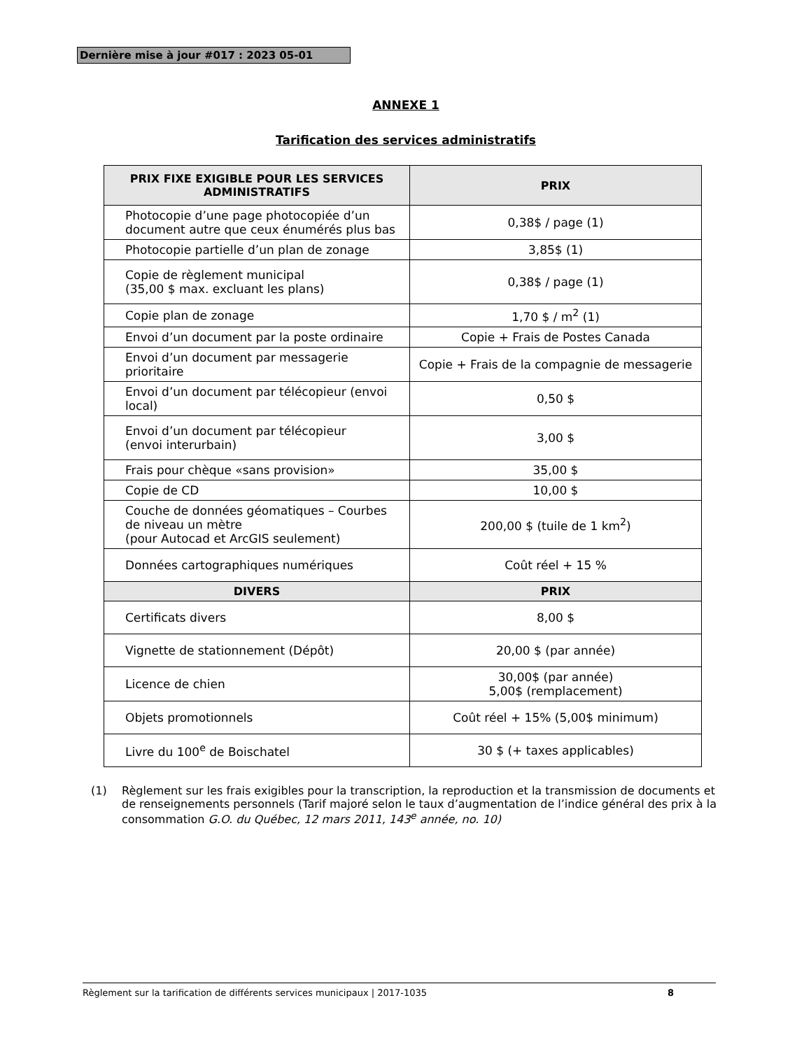Dernière mise à jour #017 : 2023 05-01
ANNEXE 1
Tarification des services administratifs
| PRIX FIXE EXIGIBLE POUR LES SERVICES ADMINISTRATIFS | PRIX |
| --- | --- |
| Photocopie d’une page photocopiée d’un document autre que ceux énumérés plus bas | 0,38$ / page (1) |
| Photocopie partielle d’un plan de zonage | 3,85$ (1) |
| Copie de règlement municipal (35,00 $ max. excluant les plans) | 0,38$ / page (1) |
| Copie plan de zonage | 1,70 $ / m<sup>2</sup> (1) |
| Envoi d’un document par la poste ordinaire | Copie + Frais de Postes Canada |
| Envoi d’un document par messagerie prioritaire | Copie + Frais de la compagnie de messagerie |
| Envoi d’un document par télécopieur (envoi local) | 0,50 $ |
| Envoi d’un document par télécopieur (envoi interurbain) | 3,00 $ |
| Frais pour chèque «sans provision» | 35,00 $ |
| Copie de CD | 10,00 $ |
| Couche de données géomatiques – Courbes de niveau un mètre (pour Autocad et ArcGIS seulement) | 200,00 $ (tuile de 1 km<sup>2</sup>) |
| Données cartographiques numériques | Coût réel + 15 % |
| DIVERS | PRIX |
| Certificats divers | 8,00 $ |
| Vignette de stationnement (Dépôt) | 20,00 $ (par année) |
| Licence de chien | 30,00$ (par année) 5,00$ (remplacement) |
| Objets promotionnels | Coût réel + 15% (5,00$ minimum) |
| Livre du 100<sup>e</sup> de Boischatel | 30 $ (+ taxes applicables) |
(1) Règlement sur les frais exigibles pour la transcription, la reproduction et la transmission de documents et de renseignements personnels (Tarif majoré selon le taux d’augmentation de l’indice général des prix à la consommation G.O. du Québec, 12 mars 2011, 143<sup>e</sup> année, no. 10)
Règlement sur la tarification de différents services municipaux | 2017-1035 8